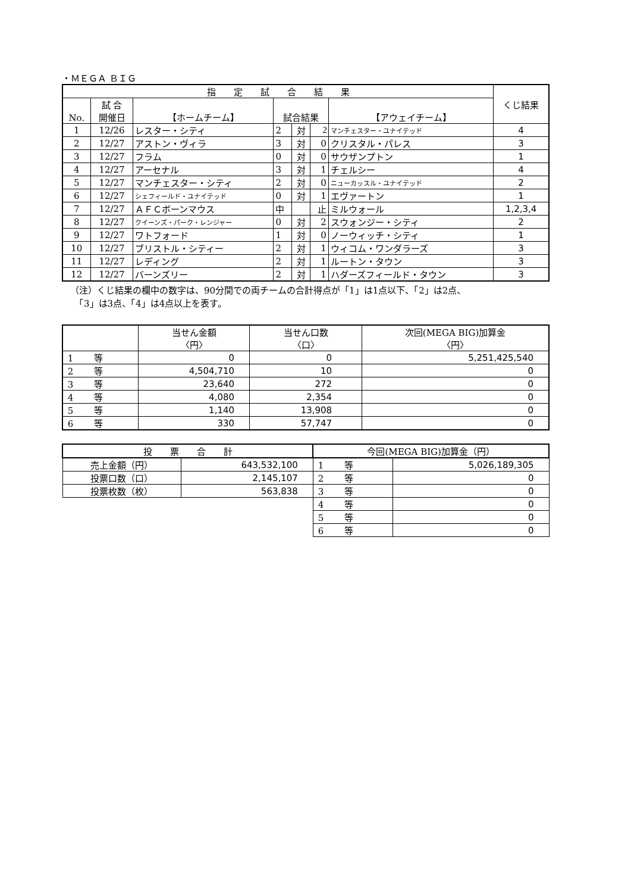・ＭＥＧＡ ＢＩＧ
| 指 定 試 合 結 果 | | | | | | | くじ結果 |
| --- | --- | --- | --- | --- | --- | --- | --- |
| No. | 試 合 開催日 | 【ホームチーム】 | 試合結果 | | | 【アウェイチーム】 | |
| 1 | 12/26 | レスター・シティ | 2 | 対 | 2 | マンチェスター・ユナイテッド | 4 |
| 2 | 12/27 | アストン・ヴィラ | 3 | 対 | 0 | クリスタル・パレス | 3 |
| 3 | 12/27 | フラム | 0 | 対 | 0 | サウザンプトン | 1 |
| 4 | 12/27 | アーセナル | 3 | 対 | 1 | チェルシー | 4 |
| 5 | 12/27 | マンチェスター・シティ | 2 | 対 | 0 | ニューカッスル・ユナイテッド | 2 |
| 6 | 12/27 | シェフィールド・ユナイテッド | 0 | 対 | 1 | エヴァートン | 1 |
| 7 | 12/27 | ＡＦＣボーンマウス | 中 | | 止 | ミルウォール | 1,2,3,4 |
| 8 | 12/27 | クイーンズ・パーク・レンジャー | 0 | 対 | 2 | スウォンジー・シティ | 2 |
| 9 | 12/27 | ワトフォード | 1 | 対 | 0 | ノーウィッチ・シティ | 1 |
| 10 | 12/27 | ブリストル・シティー | 2 | 対 | 1 | ウィコム・ワンダラーズ | 3 |
| 11 | 12/27 | レディング | 2 | 対 | 1 | ルートン・タウン | 3 |
| 12 | 12/27 | バーンズリー | 2 | 対 | 1 | ハダーズフィールド・タウン | 3 |
（注）くじ結果の欄中の数字は、90分間での両チームの合計得点が「1」は1点以下、「2」は2点、
　「3」は3点、「4」は4点以上を表す。
| | 当せん金額 〈円〉 | 当せん口数 〈口〉 | 次回(MEGA BIG)加算金 〈円〉 |
| --- | --- | --- | --- |
| 1 等 | 0 | 0 | 5,251,425,540 |
| 2 等 | 4,504,710 | 10 | 0 |
| 3 等 | 23,640 | 272 | 0 |
| 4 等 | 4,080 | 2,354 | 0 |
| 5 等 | 1,140 | 13,908 | 0 |
| 6 等 | 330 | 57,747 | 0 |
| 投 票 合 計 | | 今回(MEGA BIG)加算金（円） | |
| --- | --- | --- | --- |
| 売上金額（円） | 643,532,100 | 1 等 | 5,026,189,305 |
| 投票口数（口） | 2,145,107 | 2 等 | 0 |
| 投票枚数（枚） | 563,838 | 3 等 | 0 |
| | | 4 等 | 0 |
| | | 5 等 | 0 |
| | | 6 等 | 0 |